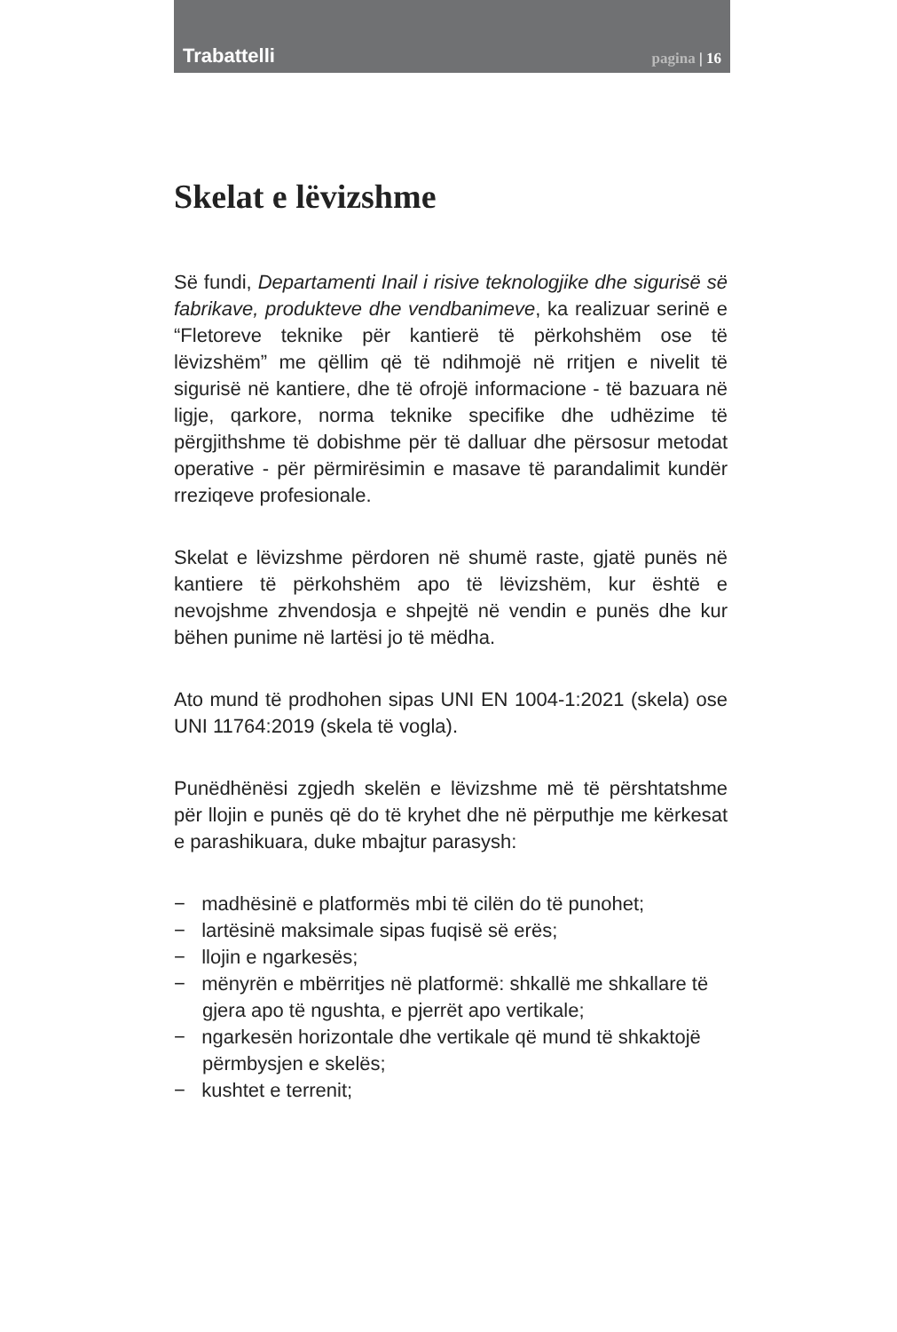Trabattelli pagina | 16
Skelat e lëvizshme
Së fundi, Departamenti Inail i risive teknologjike dhe sigurisë së fabrikave, produkteve dhe vendbanimeve, ka realizuar serinë e “Fletoreve teknike për kantierë të përkohshëm ose të lëvizshëm” me qëllim që të ndihmojë në rritjen e nivelit të sigurisë në kantiere, dhe të ofrojë informacione - të bazuara në ligje, qarkore, norma teknike specifike dhe udhëzime të përgjithshme të dobishme për të dalluar dhe përsosur metodat operative - për përmirësimin e masave të parandalimit kundër rreziqeve profesionale.
Skelat e lëvizshme përdoren në shumë raste, gjatë punës në kantiere të përkohshëm apo të lëvizshëm, kur është e nevojshme zhvendosja e shpejtë në vendin e punës dhe kur bëhen punime në lartësi jo të mëdha.
Ato mund të prodhohen sipas UNI EN 1004-1:2021 (skela) ose UNI 11764:2019 (skela të vogla).
Punëdhënësi zgjedh skelën e lëvizshme më të përshtatshme për llojin e punës që do të kryhet dhe në përputhje me kërkesat e parashikuara, duke mbajtur parasysh:
− madhësinë e platformës mbi të cilën do të punohet;
− lartësinë maksimale sipas fuqisë së erës;
− llojin e ngarkesës;
− mënyrën e mbërritjes në platformë: shkallë me shkallare të gjera apo të ngushta, e pjerrët apo vertikale;
− ngarkesën horizontale dhe vertikale që mund të shkaktojë përmbysjen e skelës;
− kushtet e terrenit;